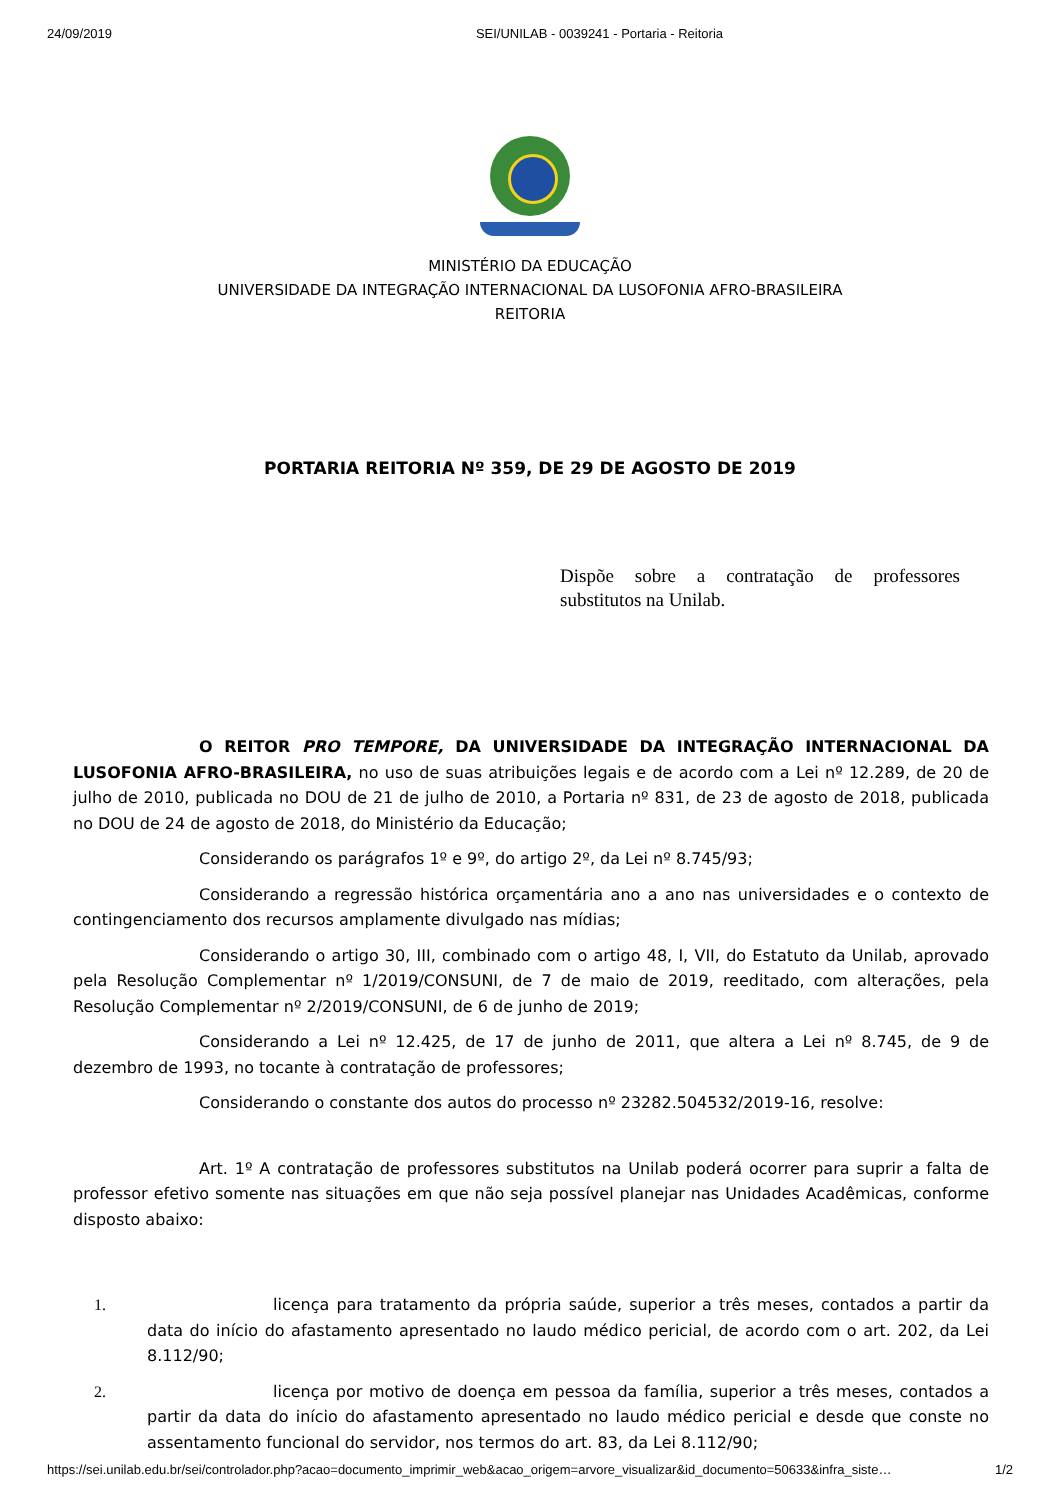24/09/2019 SEI/UNILAB - 0039241 - Portaria - Reitoria
MINISTÉRIO DA EDUCAÇÃO
UNIVERSIDADE DA INTEGRAÇÃO INTERNACIONAL DA LUSOFONIA AFRO-BRASILEIRA
REITORIA
PORTARIA REITORIA Nº 359, DE 29 DE AGOSTO DE 2019
Dispõe sobre a contratação de professores substitutos na Unilab.
O REITOR PRO TEMPORE, DA UNIVERSIDADE DA INTEGRAÇÃO INTERNACIONAL DA LUSOFONIA AFRO-BRASILEIRA, no uso de suas atribuições legais e de acordo com a Lei nº 12.289, de 20 de julho de 2010, publicada no DOU de 21 de julho de 2010, a Portaria nº 831, de 23 de agosto de 2018, publicada no DOU de 24 de agosto de 2018, do Ministério da Educação;
Considerando os parágrafos 1º e 9º, do artigo 2º, da Lei nº 8.745/93;
Considerando a regressão histórica orçamentária ano a ano nas universidades e o contexto de contingenciamento dos recursos amplamente divulgado nas mídias;
Considerando o artigo 30, III, combinado com o artigo 48, I, VII, do Estatuto da Unilab, aprovado pela Resolução Complementar nº 1/2019/CONSUNI, de 7 de maio de 2019, reeditado, com alterações, pela Resolução Complementar nº 2/2019/CONSUNI, de 6 de junho de 2019;
Considerando a Lei nº 12.425, de 17 de junho de 2011, que altera a Lei nº 8.745, de 9 de dezembro de 1993, no tocante à contratação de professores;
Considerando o constante dos autos do processo nº 23282.504532/2019-16, resolve:
Art. 1º A contratação de professores substitutos na Unilab poderá ocorrer para suprir a falta de professor efetivo somente nas situações em que não seja possível planejar nas Unidades Acadêmicas, conforme disposto abaixo:
1. licença para tratamento da própria saúde, superior a três meses, contados a partir da data do início do afastamento apresentado no laudo médico pericial, de acordo com o art. 202, da Lei 8.112/90;
2. licença por motivo de doença em pessoa da família, superior a três meses, contados a partir da data do início do afastamento apresentado no laudo médico pericial e desde que conste no assentamento funcional do servidor, nos termos do art. 83, da Lei 8.112/90;
https://sei.unilab.edu.br/sei/controlador.php?acao=documento_imprimir_web&acao_origem=arvore_visualizar&id_documento=50633&infra_siste… 1/2